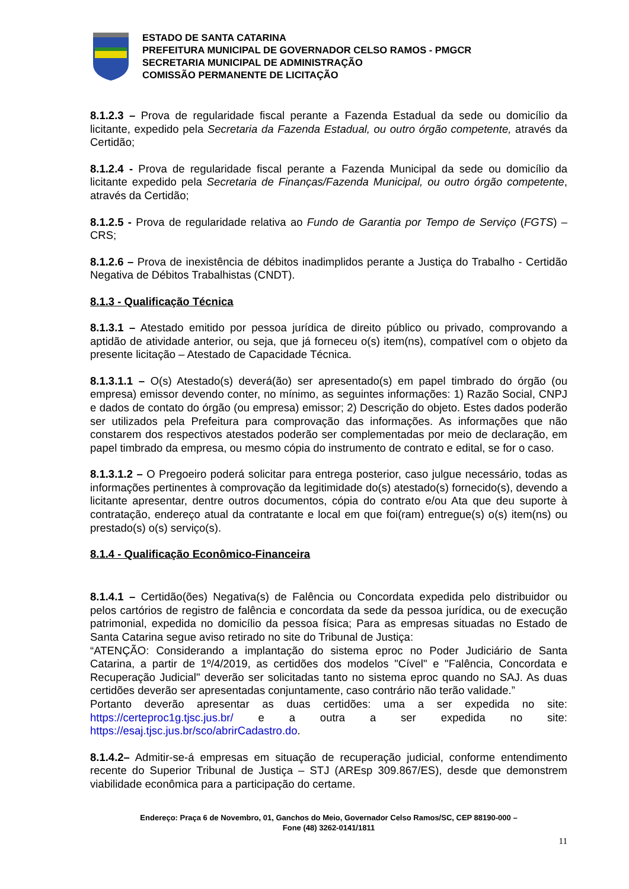ESTADO DE SANTA CATARINA
PREFEITURA MUNICIPAL DE GOVERNADOR CELSO RAMOS - PMGCR
SECRETARIA MUNICIPAL DE ADMINISTRAÇÃO
COMISSÃO PERMANENTE DE LICITAÇÃO
8.1.2.3 – Prova de regularidade fiscal perante a Fazenda Estadual da sede ou domicílio da licitante, expedido pela Secretaria da Fazenda Estadual, ou outro órgão competente, através da Certidão;
8.1.2.4 - Prova de regularidade fiscal perante a Fazenda Municipal da sede ou domicílio da licitante expedido pela Secretaria de Finanças/Fazenda Municipal, ou outro órgão competente, através da Certidão;
8.1.2.5 - Prova de regularidade relativa ao Fundo de Garantia por Tempo de Serviço (FGTS) – CRS;
8.1.2.6 – Prova de inexistência de débitos inadimplidos perante a Justiça do Trabalho - Certidão Negativa de Débitos Trabalhistas (CNDT).
8.1.3 - Qualificação Técnica
8.1.3.1 – Atestado emitido por pessoa jurídica de direito público ou privado, comprovando a aptidão de atividade anterior, ou seja, que já forneceu o(s) item(ns), compatível com o objeto da presente licitação – Atestado de Capacidade Técnica.
8.1.3.1.1 – O(s) Atestado(s) deverá(ão) ser apresentado(s) em papel timbrado do órgão (ou empresa) emissor devendo conter, no mínimo, as seguintes informações: 1) Razão Social, CNPJ e dados de contato do órgão (ou empresa) emissor; 2) Descrição do objeto. Estes dados poderão ser utilizados pela Prefeitura para comprovação das informações. As informações que não constarem dos respectivos atestados poderão ser complementadas por meio de declaração, em papel timbrado da empresa, ou mesmo cópia do instrumento de contrato e edital, se for o caso.
8.1.3.1.2 – O Pregoeiro poderá solicitar para entrega posterior, caso julgue necessário, todas as informações pertinentes à comprovação da legitimidade do(s) atestado(s) fornecido(s), devendo a licitante apresentar, dentre outros documentos, cópia do contrato e/ou Ata que deu suporte à contratação, endereço atual da contratante e local em que foi(ram) entregue(s) o(s) item(ns) ou prestado(s) o(s) serviço(s).
8.1.4 - Qualificação Econômico-Financeira
8.1.4.1 – Certidão(ões) Negativa(s) de Falência ou Concordata expedida pelo distribuidor ou pelos cartórios de registro de falência e concordata da sede da pessoa jurídica, ou de execução patrimonial, expedida no domicílio da pessoa física; Para as empresas situadas no Estado de Santa Catarina segue aviso retirado no site do Tribunal de Justiça:
“ATENÇÃO: Considerando a implantação do sistema eproc no Poder Judiciário de Santa Catarina, a partir de 1º/4/2019, as certidões dos modelos "Cível" e "Falência, Concordata e Recuperação Judicial" deverão ser solicitadas tanto no sistema eproc quando no SAJ. As duas certidões deverão ser apresentadas conjuntamente, caso contrário não terão validade.”
Portanto deverão apresentar as duas certidões: uma a ser expedida no site: https://certeproc1g.tjsc.jus.br/ e a outra a ser expedida no site: https://esaj.tjsc.jus.br/sco/abrirCadastro.do.
8.1.4.2– Admitir-se-á empresas em situação de recuperação judicial, conforme entendimento recente do Superior Tribunal de Justiça – STJ (AREsp 309.867/ES), desde que demonstrem viabilidade econômica para a participação do certame.
Endereço: Praça 6 de Novembro, 01, Ganchos do Meio, Governador Celso Ramos/SC, CEP 88190-000 –
Fone (48) 3262-0141/1811
11